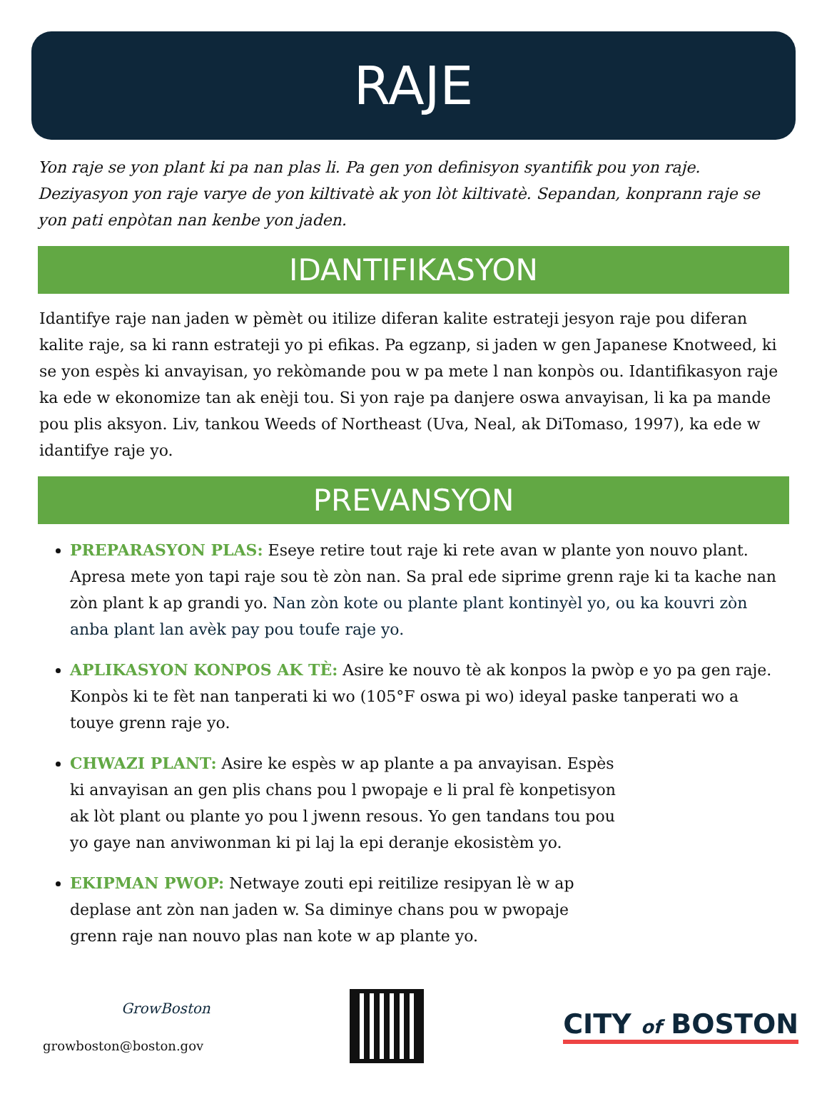RAJE
Yon raje se yon plant ki pa nan plas li. Pa gen yon definisyon syantifik pou yon raje. Deziyasyon yon raje varye de yon kiltivatè ak yon lòt kiltivatè. Sepandan, konprann raje se yon pati enpòtan nan kenbe yon jaden.
IDANTIFIKASYON
Idantifye raje nan jaden w pèmèt ou itilize diferan kalite estrateji jesyon raje pou diferan kalite raje, sa ki rann estrateji yo pi efikas. Pa egzanp, si jaden w gen Japanese Knotweed, ki se yon espès ki anvayisan, yo rekòmande pou w pa mete l nan konpòs ou. Idantifikasyon raje ka ede w ekonomize tan ak enèji tou. Si yon raje pa danjere oswa anvayisan, li ka pa mande pou plis aksyon. Liv, tankou Weeds of Northeast (Uva, Neal, ak DiTomaso, 1997), ka ede w idantifye raje yo.
PREVANSYON
PREPARASYON PLAS: Eseye retire tout raje ki rete avan w plante yon nouvo plant. Apresa mete yon tapi raje sou tè zòn nan. Sa pral ede siprime grenn raje ki ta kache nan zòn plant k ap grandi yo. Nan zòn kote ou plante plant kontinyèl yo, ou ka kouvri zòn anba plant lan avèk pay pou toufe raje yo.
APLIKASYON KONPOS AK TÈ: Asire ke nouvo tè ak konpos la pwòp e yo pa gen raje. Konpòs ki te fèt nan tanperati ki wo (105°F oswa pi wo) ideyal paske tanperati wo a touye grenn raje yo.
CHWAZI PLANT: Asire ke espès w ap plante a pa anvayisan. Espès ki anvayisan an gen plis chans pou l pwopaje e li pral fè konpetisyon ak lòt plant ou plante yo pou l jwenn resous. Yo gen tandans tou pou yo gaye nan anviwonman ki pi laj la epi deranje ekosistèm yo.
EKIPMAN PWOP: Netwaye zouti epi reitilize resipyan lè w ap deplase ant zòn nan jaden w. Sa diminye chans pou w pwopaje grenn raje nan nouvo plas nan kote w ap plante yo.
GrowBoston
growboston@boston.gov
CITY of BOSTON